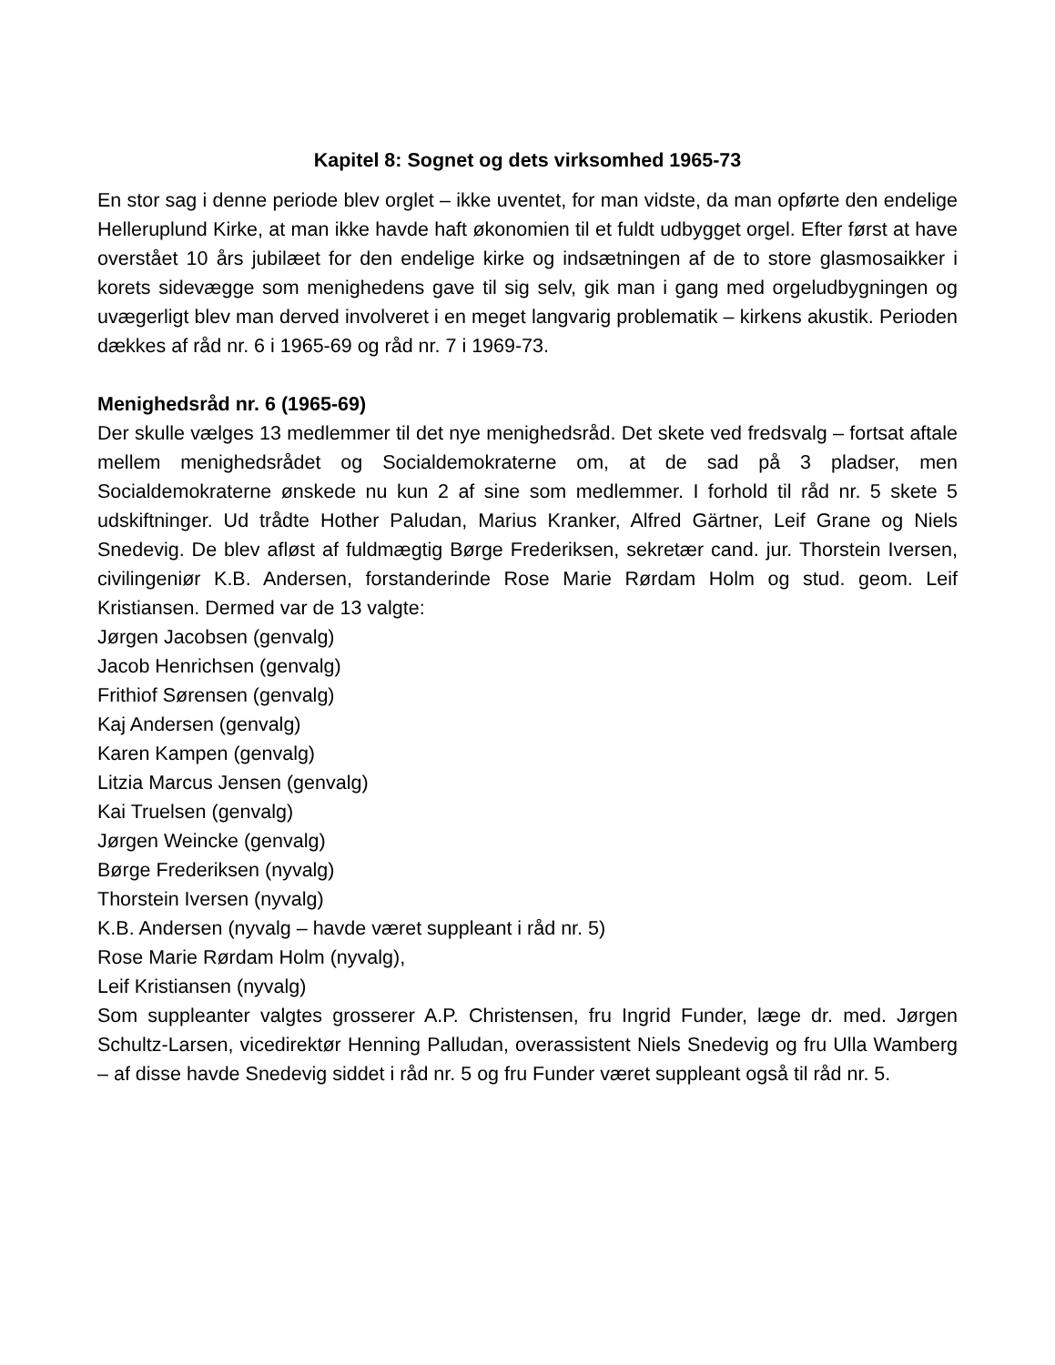Kapitel 8: Sognet og dets virksomhed 1965-73
En stor sag i denne periode blev orglet – ikke uventet, for man vidste, da man opførte den endelige Helleruplund Kirke, at man ikke havde haft økonomien til et fuldt udbygget orgel. Efter først at have overstået 10 års jubilæet for den endelige kirke og indsætningen af de to store glasmosaikker i korets sidevægge som menighedens gave til sig selv, gik man i gang med orgeludbygningen og uvægerligt blev man derved involveret i en meget langvarig problematik – kirkens akustik. Perioden dækkes af råd nr. 6 i 1965-69 og råd nr. 7 i 1969-73.
Menighedsråd nr. 6 (1965-69)
Der skulle vælges 13 medlemmer til det nye menighedsråd. Det skete ved fredsvalg – fortsat aftale mellem menighedsrådet og Socialdemokraterne om, at de sad på 3 pladser, men Socialdemokraterne ønskede nu kun 2 af sine som medlemmer. I forhold til råd nr. 5 skete 5 udskiftninger. Ud trådte Hother Paludan, Marius Kranker, Alfred Gärtner, Leif Grane og Niels Snedevig. De blev afløst af fuldmægtig Børge Frederiksen, sekretær cand. jur. Thorstein Iversen, civilingeniør K.B. Andersen, forstanderinde Rose Marie Rørdam Holm og stud. geom. Leif Kristiansen. Dermed var de 13 valgte:
Jørgen Jacobsen (genvalg)
Jacob Henrichsen (genvalg)
Frithiof Sørensen (genvalg)
Kaj Andersen (genvalg)
Karen Kampen (genvalg)
Litzia Marcus Jensen (genvalg)
Kai Truelsen (genvalg)
Jørgen Weincke (genvalg)
Børge Frederiksen (nyvalg)
Thorstein Iversen (nyvalg)
K.B. Andersen (nyvalg – havde været suppleant i råd nr. 5)
Rose Marie Rørdam Holm (nyvalg),
Leif Kristiansen (nyvalg)
Som suppleanter valgtes grosserer A.P. Christensen, fru Ingrid Funder, læge dr. med. Jørgen Schultz-Larsen, vicedirektør Henning Palludan, overassistent Niels Snedevig og fru Ulla Wamberg – af disse havde Snedevig siddet i råd nr. 5 og fru Funder været suppleant også til råd nr. 5.